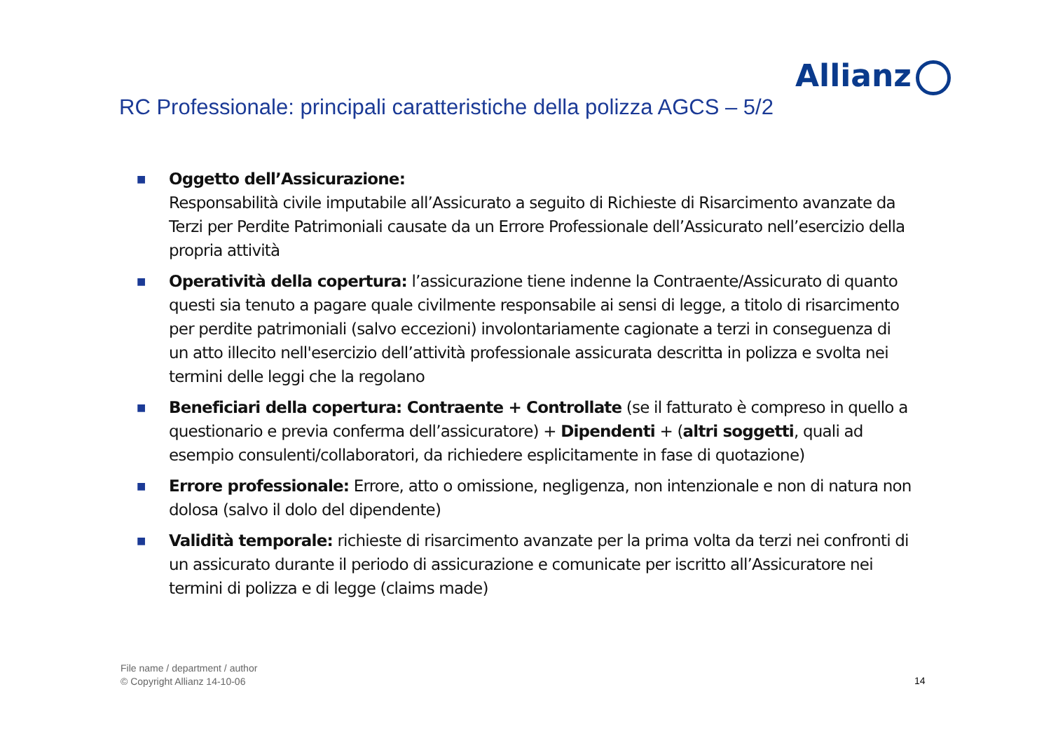Allianz
RC Professionale: principali caratteristiche della polizza AGCS – 5/2
■
Oggetto dell’Assicurazione:
Responsabilità civile imputabile all’Assicurato a seguito di Richieste di Risarcimento avanzate da Terzi per Perdite Patrimoniali causate da un Errore Professionale dell’Assicurato nell’esercizio della propria attività
■
Operatività della copertura: l’assicurazione tiene indenne la Contraente/Assicurato di quanto questi sia tenuto a pagare quale civilmente responsabile ai sensi di legge, a titolo di risarcimento per perdite patrimoniali (salvo eccezioni) involontariamente cagionate a terzi in conseguenza di un atto illecito nell'esercizio dell’attività professionale assicurata descritta in polizza e svolta nei termini delle leggi che la regolano
■
Beneficiari della copertura: Contraente + Controllate (se il fatturato è compreso in quello a questionario e previa conferma dell’assicuratore) + Dipendenti + (altri soggetti, quali ad esempio consulenti/collaboratori, da richiedere esplicitamente in fase di quotazione)
■
Errore professionale: Errore, atto o omissione, negligenza, non intenzionale e non di natura non dolosa (salvo il dolo del dipendente)
■
Validità temporale: richieste di risarcimento avanzate per la prima volta da terzi nei confronti di un assicurato durante il periodo di assicurazione e comunicate per iscritto all’Assicuratore nei termini di polizza e di legge (claims made)
File name / department / author
© Copyright Allianz 14-10-06
14